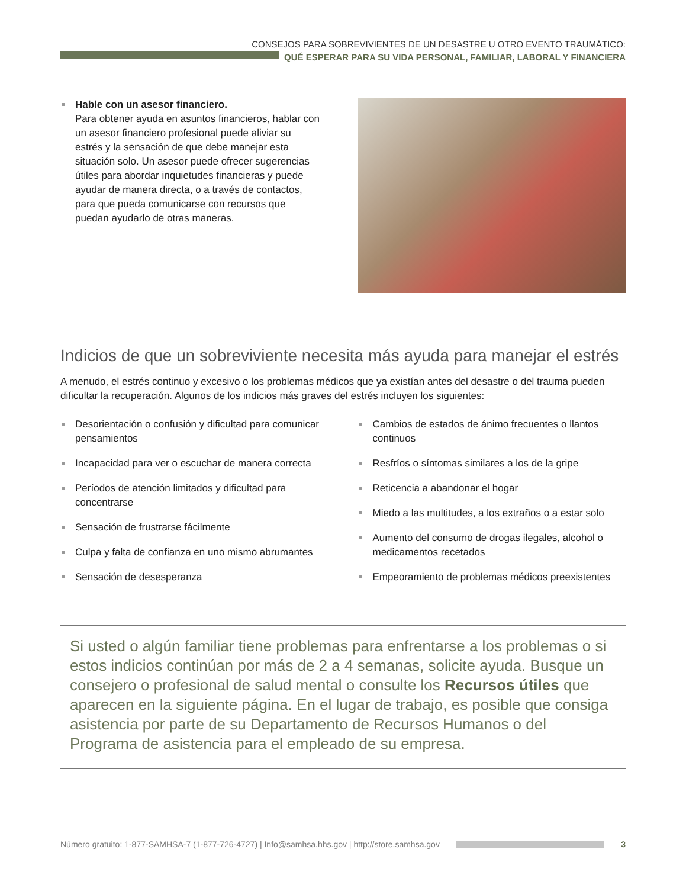CONSEJOS PARA SOBREVIVIENTES DE UN DESASTRE U OTRO EVENTO TRAUMÁTICO:
QUÉ ESPERAR PARA SU VIDA PERSONAL, FAMILIAR, LABORAL Y FINANCIERA
Hable con un asesor financiero.
Para obtener ayuda en asuntos financieros, hablar con un asesor financiero profesional puede aliviar su estrés y la sensación de que debe manejar esta situación solo. Un asesor puede ofrecer sugerencias útiles para abordar inquietudes financieras y puede ayudar de manera directa, o a través de contactos, para que pueda comunicarse con recursos que puedan ayudarlo de otras maneras.
Indicios de que un sobreviviente necesita más ayuda para manejar el estrés
A menudo, el estrés continuo y excesivo o los problemas médicos que ya existían antes del desastre o del trauma pueden dificultar la recuperación. Algunos de los indicios más graves del estrés incluyen los siguientes:
Desorientación o confusión y dificultad para comunicar pensamientos
Incapacidad para ver o escuchar de manera correcta
Períodos de atención limitados y dificultad para concentrarse
Sensación de frustrarse fácilmente
Culpa y falta de confianza en uno mismo abrumantes
Sensación de desesperanza
Cambios de estados de ánimo frecuentes o llantos continuos
Resfríos o síntomas similares a los de la gripe
Reticencia a abandonar el hogar
Miedo a las multitudes, a los extraños o a estar solo
Aumento del consumo de drogas ilegales, alcohol o medicamentos recetados
Empeoramiento de problemas médicos preexistentes
Si usted o algún familiar tiene problemas para enfrentarse a los problemas o si estos indicios continúan por más de 2 a 4 semanas, solicite ayuda. Busque un consejero o profesional de salud mental o consulte los Recursos útiles que aparecen en la siguiente página. En el lugar de trabajo, es posible que consiga asistencia por parte de su Departamento de Recursos Humanos o del Programa de asistencia para el empleado de su empresa.
Número gratuito: 1-877-SAMHSA-7 (1-877-726-4727) | Info@samhsa.hhs.gov | http://store.samhsa.gov 3